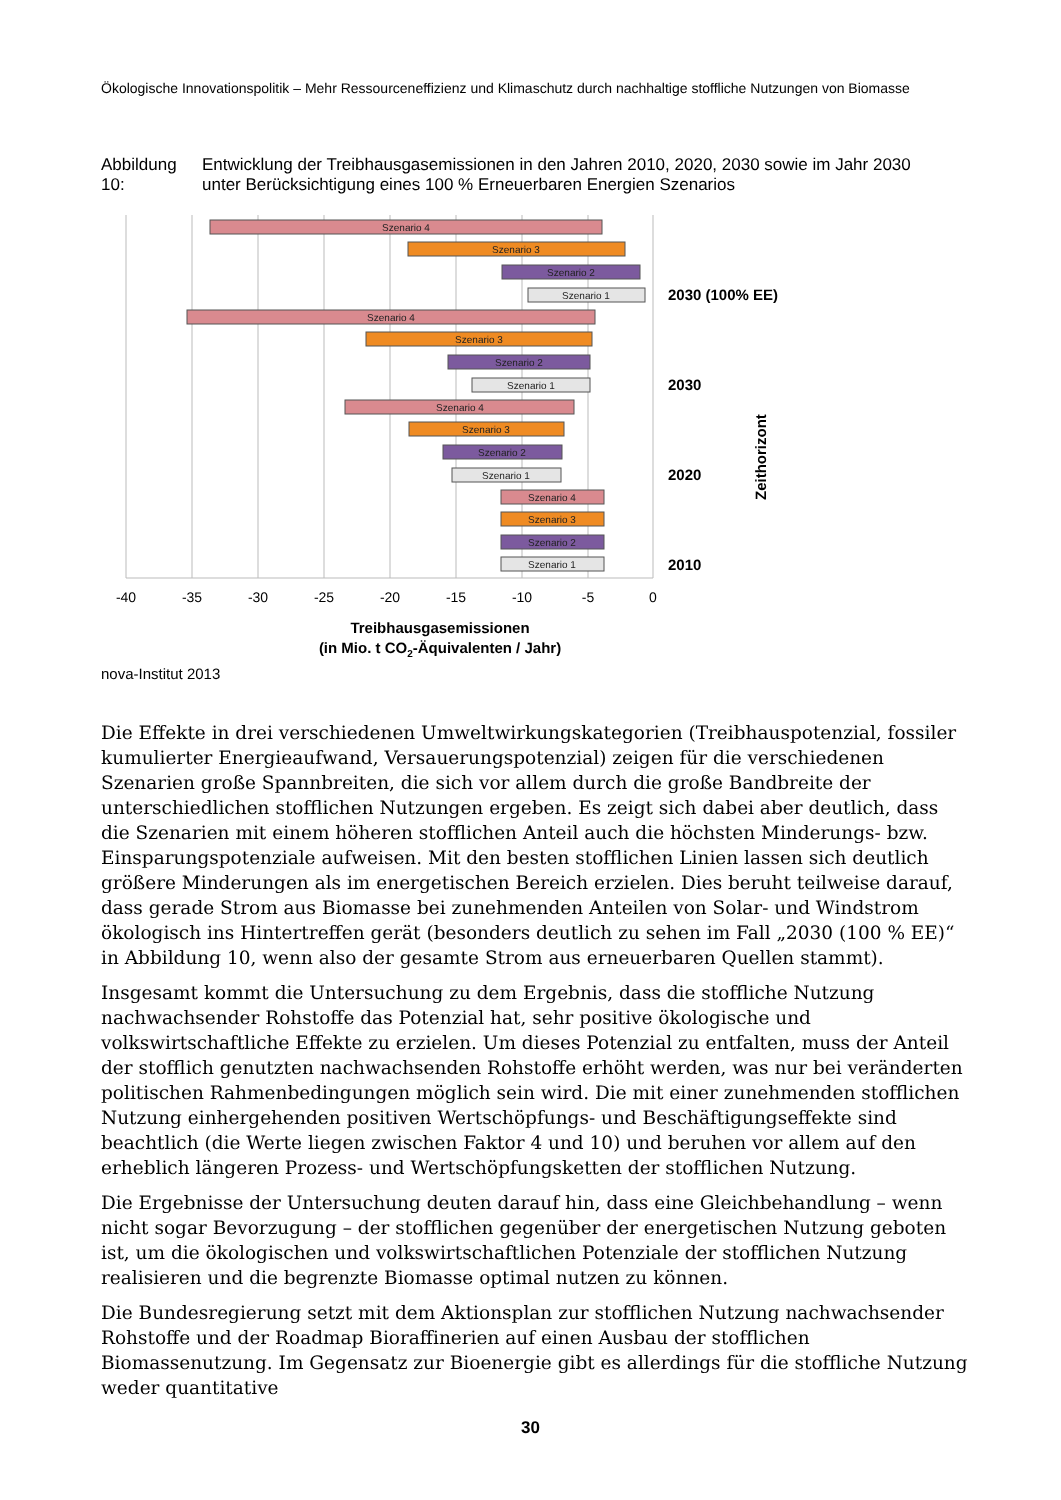Ökologische Innovationspolitik – Mehr Ressourceneffizienz und Klimaschutz durch nachhaltige stoffliche Nutzungen von Biomasse
Abbildung 10: Entwicklung der Treibhausgasemissionen in den Jahren 2010, 2020, 2030 sowie im Jahr 2030 unter Berücksichtigung eines 100 % Erneuerbaren Energien Szenarios
Szenario 4
Szenario 3
Szenario 2
Szenario 1
Szenario 4
Szenario 3
Szenario 2
Szenario 1
Szenario 4
Szenario 3
Szenario 2
Szenario 1
Szenario 4
Szenario 3
Szenario 2
Szenario 1
-40
-35
-30
-25
-20
-15
-10
-5
0
2030 (100% EE)
2030
2020
2010
Zeithorizont
Treibhausgasemissionen
(in Mio. t CO2-Äquivalenten / Jahr)
nova-Institut 2013
Die Effekte in drei verschiedenen Umweltwirkungskategorien (Treibhauspotenzial, fossiler kumulierter Energieaufwand, Versauerungspotenzial) zeigen für die verschiedenen Szenarien große Spannbreiten, die sich vor allem durch die große Bandbreite der unterschiedlichen stofflichen Nutzungen ergeben. Es zeigt sich dabei aber deutlich, dass die Szenarien mit einem höheren stofflichen Anteil auch die höchsten Minderungs- bzw. Einsparungspotenziale aufweisen. Mit den besten stofflichen Linien lassen sich deutlich größere Minderungen als im energetischen Bereich erzielen. Dies beruht teilweise darauf, dass gerade Strom aus Biomasse bei zunehmenden Anteilen von Solar- und Windstrom ökologisch ins Hintertreffen gerät (besonders deutlich zu sehen im Fall „2030 (100 % EE)“ in Abbildung 10, wenn also der gesamte Strom aus erneuerbaren Quellen stammt).
Insgesamt kommt die Untersuchung zu dem Ergebnis, dass die stoffliche Nutzung nachwachsender Rohstoffe das Potenzial hat, sehr positive ökologische und volkswirtschaftliche Effekte zu erzielen. Um dieses Potenzial zu entfalten, muss der Anteil der stofflich genutzten nachwachsenden Rohstoffe erhöht werden, was nur bei veränderten politischen Rahmenbedingungen möglich sein wird. Die mit einer zunehmenden stofflichen Nutzung einhergehenden positiven Wertschöpfungs- und Beschäftigungseffekte sind beachtlich (die Werte liegen zwischen Faktor 4 und 10) und beruhen vor allem auf den erheblich längeren Prozess- und Wertschöpfungsketten der stofflichen Nutzung.
Die Ergebnisse der Untersuchung deuten darauf hin, dass eine Gleichbehandlung – wenn nicht sogar Bevorzugung – der stofflichen gegenüber der energetischen Nutzung geboten ist, um die ökologischen und volkswirtschaftlichen Potenziale der stofflichen Nutzung realisieren und die begrenzte Biomasse optimal nutzen zu können.
Die Bundesregierung setzt mit dem Aktionsplan zur stofflichen Nutzung nachwachsender Rohstoffe und der Roadmap Bioraffinerien auf einen Ausbau der stofflichen Biomassenutzung. Im Gegensatz zur Bioenergie gibt es allerdings für die stoffliche Nutzung weder quantitative
30